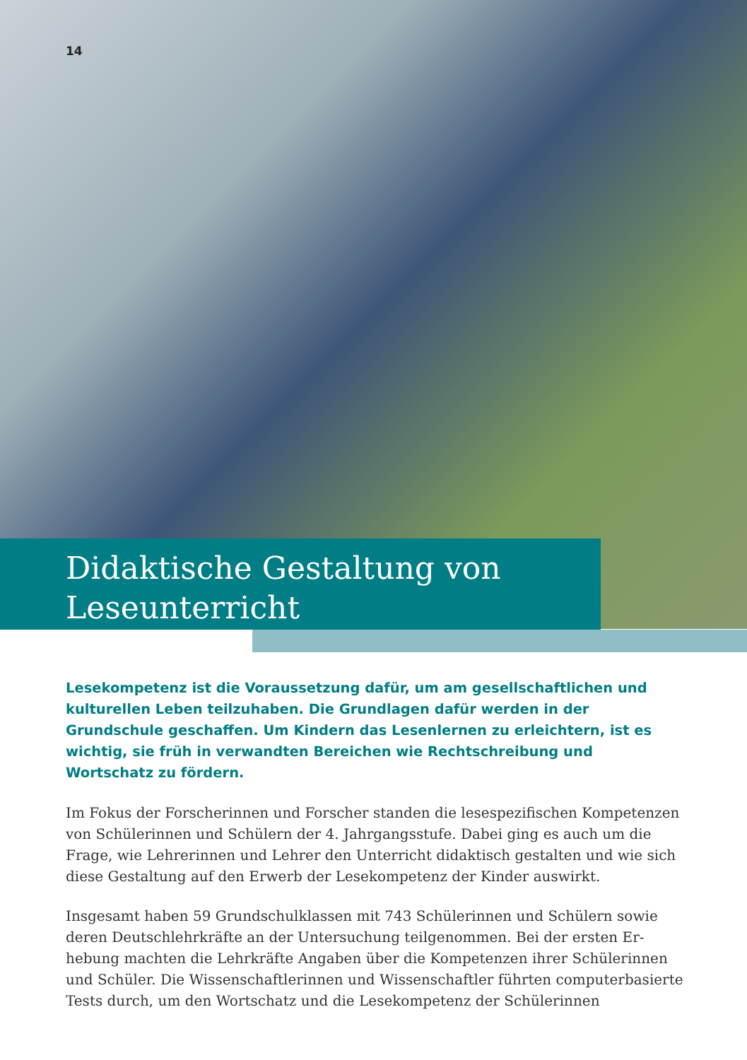14
Didaktische Gestaltung von
Leseunterricht
Lesekompetenz ist die Voraussetzung dafür, um am gesellschaftlichen und kulturellen Leben teilzuhaben. Die Grundlagen dafür werden in der Grundschule geschaffen. Um Kindern das Lesenlernen zu erleichtern, ist es wichtig, sie früh in verwandten Bereichen wie Rechtschreibung und Wortschatz zu fördern.
Im Fokus der Forscherinnen und Forscher standen die lesespezifischen Kompetenzen von Schülerinnen und Schülern der 4. Jahrgangsstufe. Dabei ging es auch um die Frage, wie Lehrerinnen und Lehrer den Unterricht didaktisch gestalten und wie sich diese Gestaltung auf den Erwerb der Lesekompetenz der Kinder auswirkt.
Insgesamt haben 59 Grundschulklassen mit 743 Schülerinnen und Schülern sowie deren Deutschlehrkräfte an der Untersuchung teilgenommen. Bei der ersten Er­hebung machten die Lehrkräfte Angaben über die Kompetenzen ihrer Schülerinnen und Schüler. Die Wissenschaftlerinnen und Wissenschaftler führten computer­basierte Tests durch, um den Wortschatz und die Lesekompetenz der Schülerinnen